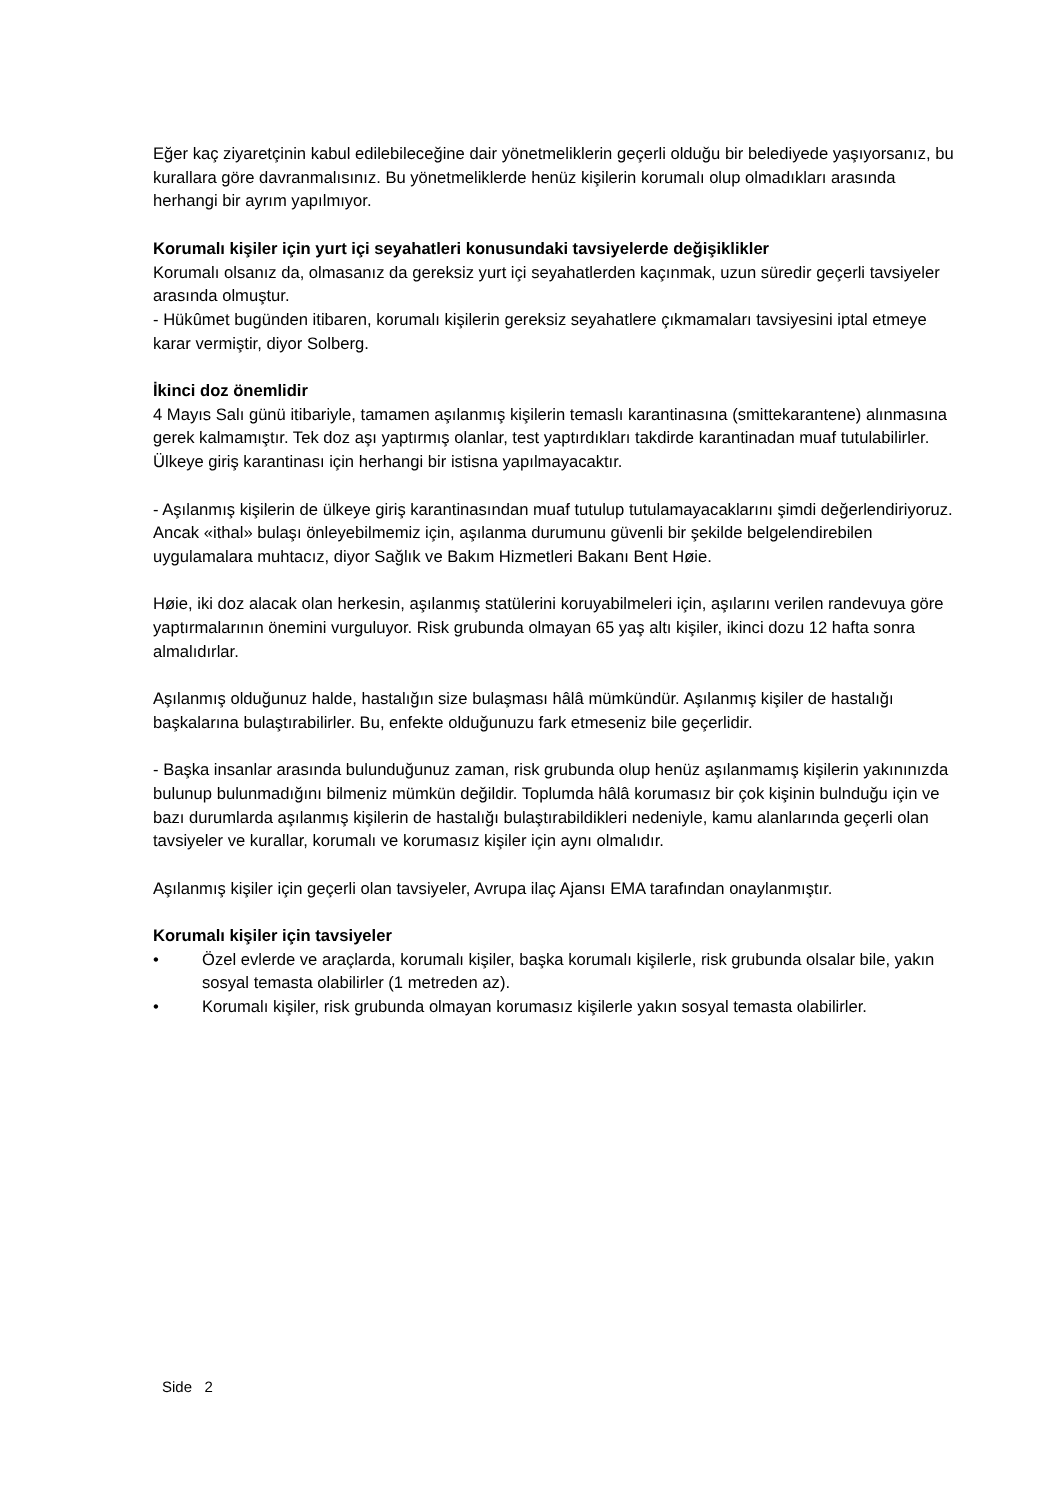Eğer kaç ziyaretçinin kabul edilebileceğine dair yönetmeliklerin geçerli olduğu bir belediyede yaşıyorsanız, bu kurallara göre davranmalısınız. Bu yönetmeliklerde henüz kişilerin korumalı olup olmadıkları arasında herhangi bir ayrım yapılmıyor.
Korumalı kişiler için yurt içi seyahatleri konusundaki tavsiyelerde değişiklikler
Korumalı olsanız da, olmasanız da gereksiz yurt içi seyahatlerden kaçınmak, uzun süredir geçerli tavsiyeler arasında olmuştur.
- Hükûmet bugünden itibaren, korumalı kişilerin gereksiz seyahatlere çıkmamaları tavsiyesini iptal etmeye karar vermiştir, diyor Solberg.
İkinci doz önemlidir
4 Mayıs Salı günü itibariyle, tamamen aşılanmış kişilerin temaslı karantinasına (smittekarantene) alınmasına gerek kalmamıştır. Tek doz aşı yaptırmış olanlar, test yaptırdıkları takdirde karantinadan muaf tutulabilirler. Ülkeye giriş karantinası için herhangi bir istisna yapılmayacaktır.
- Aşılanmış kişilerin de ülkeye giriş karantinasından muaf tutulup tutulamayacaklarını şimdi değerlendiriyoruz. Ancak «ithal» bulaşı önleyebilmemiz için, aşılanma durumunu güvenli bir şekilde belgelendirebilen uygulamalara muhtacız, diyor Sağlık ve Bakım Hizmetleri Bakanı Bent Høie.
Høie, iki doz alacak olan herkesin, aşılanmış statülerini koruyabilmeleri için, aşılarını verilen randevuya göre yaptırmalarının önemini vurguluyor. Risk grubunda olmayan 65 yaş altı kişiler, ikinci dozu 12 hafta sonra almalıdırlar.
Aşılanmış olduğunuz halde, hastalığın size bulaşması hâlâ mümkündür. Aşılanmış kişiler de hastalığı başkalarına bulaştırabilirler. Bu, enfekte olduğunuzu fark etmeseniz bile geçerlidir.
- Başka insanlar arasında bulunduğunuz zaman, risk grubunda olup henüz aşılanmamış kişilerin yakınınızda bulunup bulunmadığını bilmeniz mümkün değildir. Toplumda hâlâ korumasız bir çok kişinin bulnduğu için ve bazı durumlarda aşılanmış kişilerin de hastalığı bulaştırabildikleri nedeniyle, kamu alanlarında geçerli olan tavsiyeler ve kurallar, korumalı ve korumasız kişiler için aynı olmalıdır.
Aşılanmış kişiler için geçerli olan tavsiyeler, Avrupa ilaç Ajansı EMA tarafından onaylanmıştır.
Korumalı kişiler için tavsiyeler
• Özel evlerde ve araçlarda, korumalı kişiler, başka korumalı kişilerle, risk grubunda olsalar bile, yakın sosyal temasta olabilirler (1 metreden az).
• Korumalı kişiler, risk grubunda olmayan korumasız kişilerle yakın sosyal temasta olabilirler.
Side 2